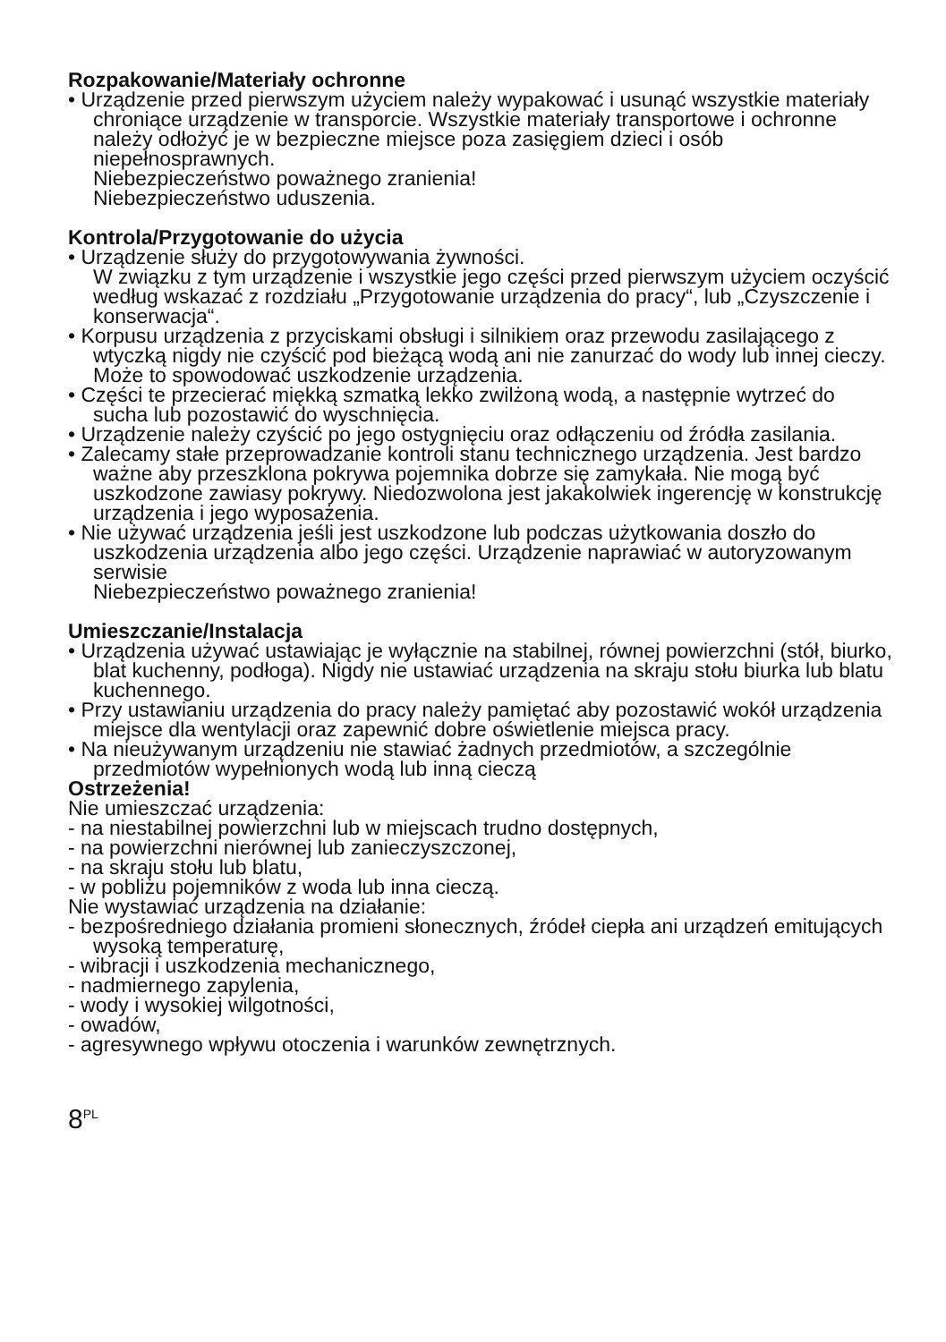Rozpakowanie/Materiały ochronne
• Urządzenie przed pierwszym użyciem należy wypakować i usunąć wszystkie materiały chroniące urządzenie w transporcie. Wszystkie materiały transportowe i ochronne należy odłożyć je w bezpieczne miejsce poza zasięgiem dzieci i osób niepełnosprawnych.
Niebezpieczeństwo poważnego zranienia!
Niebezpieczeństwo uduszenia.
Kontrola/Przygotowanie do użycia
• Urządzenie służy do przygotowywania żywności.
W związku z tym urządzenie i wszystkie jego części przed pierwszym użyciem oczyścić według wskazać z rozdziału „Przygotowanie urządzenia do pracy“, lub „Czyszczenie i konserwacja“.
• Korpusu urządzenia z przyciskami obsługi i silnikiem oraz przewodu zasilającego z wtyczką nigdy nie czyścić pod bieżącą wodą ani nie zanurzać do wody lub innej cieczy. Może to spowodować uszkodzenie urządzenia.
• Części te przecierać miękką szmatką lekko zwilżoną wodą, a następnie wytrzeć do sucha lub pozostawić do wyschnięcia.
• Urządzenie należy czyścić po jego ostygnięciu oraz odłączeniu od źródła zasilania.
• Zalecamy stałe przeprowadzanie kontroli stanu technicznego urządzenia. Jest bardzo ważne aby przeszklona pokrywa pojemnika dobrze się zamykała. Nie mogą być uszkodzone zawiasy pokrywy. Niedozwolona jest jakakolwiek ingerencję w konstrukcję urządzenia i jego wyposażenia.
• Nie używać urządzenia jeśli jest uszkodzone lub podczas użytkowania doszło do uszkodzenia urządzenia albo jego części. Urządzenie naprawiać w autoryzowanym serwisie
Niebezpieczeństwo poważnego zranienia!
Umieszczanie/Instalacja
• Urządzenia używać ustawiając je wyłącznie na stabilnej, równej powierzchni (stół, biurko, blat kuchenny, podłoga). Nigdy nie ustawiać urządzenia na skraju stołu biurka lub blatu kuchennego.
• Przy ustawianiu urządzenia do pracy należy pamiętać aby pozostawić wokół urządzenia miejsce dla wentylacji oraz zapewnić dobre oświetlenie miejsca pracy.
• Na nieużywanym urządzeniu nie stawiać żadnych przedmiotów, a szczególnie przedmiotów wypełnionych wodą lub inną cieczą
Ostrzeżenia!
Nie umieszczać urządzenia:
- na niestabilnej powierzchni lub w miejscach trudno dostępnych,
- na powierzchni nierównej lub zanieczyszczonej,
- na skraju stołu lub blatu,
- w pobliżu pojemników z woda lub inna cieczą.
Nie wystawiać urządzenia na działanie:
- bezpośredniego działania promieni słonecznych, źródeł ciepła ani urządzeń emitujących wysoką temperaturę,
- wibracji i uszkodzenia mechanicznego,
- nadmiernego zapylenia,
- wody i wysokiej wilgotności,
- owadów,
- agresywnego wpływu otoczenia i warunków zewnętrznych.
8<sup>PL</sup>